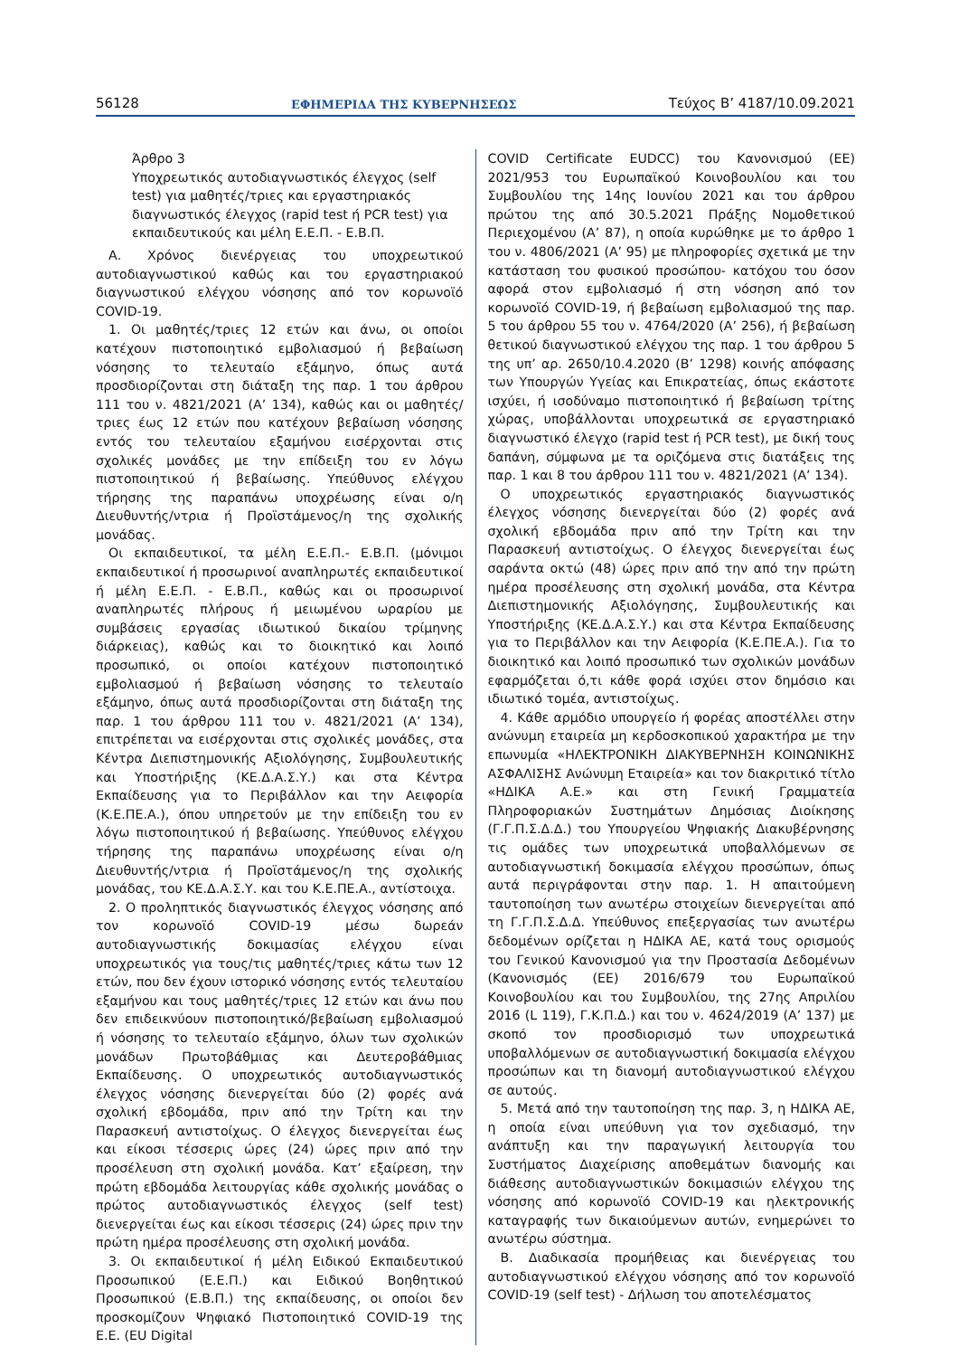56128 ΕΦΗΜΕΡΙΔΑ ΤΗΣ ΚΥΒΕΡΝΗΣΕΩΣ Τεύχος Β’ 4187/10.09.2021
Άρθρο 3
Υποχρεωτικός αυτοδιαγνωστικός έλεγχος (self test) για μαθητές/τριες και εργαστηριακός διαγνωστικός έλεγχος (rapid test ή PCR test) για εκπαιδευτικούς και μέλη Ε.Ε.Π. - Ε.Β.Π.
Α. Χρόνος διενέργειας του υποχρεωτικού αυτοδιαγνωστικού καθώς και του εργαστηριακού διαγνωστικού ελέγχου νόσησης από τον κορωνοϊό COVID-19.
1. Οι μαθητές/τριες 12 ετών και άνω, οι οποίοι κατέχουν πιστοποιητικό εμβολιασμού ή βεβαίωση νόσησης το τελευταίο εξάμηνο, όπως αυτά προσδιορίζονται στη διάταξη της παρ. 1 του άρθρου 111 του ν. 4821/2021 (Α’ 134), καθώς και οι μαθητές/τριες έως 12 ετών που κατέχουν βεβαίωση νόσησης εντός του τελευταίου εξαμήνου εισέρχονται στις σχολικές μονάδες με την επίδειξη του εν λόγω πιστοποιητικού ή βεβαίωσης. Υπεύθυνος ελέγχου τήρησης της παραπάνω υποχρέωσης είναι ο/η Διευθυντής/ντρια ή Προϊστάμενος/η της σχολικής μονάδας.
Οι εκπαιδευτικοί, τα μέλη Ε.Ε.Π.- Ε.Β.Π. (μόνιμοι εκπαιδευτικοί ή προσωρινοί αναπληρωτές εκπαιδευτικοί ή μέλη Ε.Ε.Π. - Ε.Β.Π., καθώς και οι προσωρινοί αναπληρωτές πλήρους ή μειωμένου ωραρίου με συμβάσεις εργασίας ιδιωτικού δικαίου τρίμηνης διάρκειας), καθώς και το διοικητικό και λοιπό προσωπικό, οι οποίοι κατέχουν πιστοποιητικό εμβολιασμού ή βεβαίωση νόσησης το τελευταίο εξάμηνο, όπως αυτά προσδιορίζονται στη διάταξη της παρ. 1 του άρθρου 111 του ν. 4821/2021 (Α’ 134), επιτρέπεται να εισέρχονται στις σχολικές μονάδες, στα Κέντρα Διεπιστημονικής Αξιολόγησης, Συμβουλευτικής και Υποστήριξης (ΚΕ.Δ.Α.Σ.Υ.) και στα Κέντρα Εκπαίδευσης για το Περιβάλλον και την Αειφορία (Κ.Ε.ΠΕ.Α.), όπου υπηρετούν με την επίδειξη του εν λόγω πιστοποιητικού ή βεβαίωσης. Υπεύθυνος ελέγχου τήρησης της παραπάνω υποχρέωσης είναι ο/η Διευθυντής/ντρια ή Προϊστάμενος/η της σχολικής μονάδας, του ΚΕ.Δ.Α.Σ.Υ. και του Κ.Ε.ΠΕ.Α., αντίστοιχα.
2. Ο προληπτικός διαγνωστικός έλεγχος νόσησης από τον κορωνοϊό COVID-19 μέσω δωρεάν αυτοδιαγνωστικής δοκιμασίας ελέγχου είναι υποχρεωτικός για τους/τις μαθητές/τριες κάτω των 12 ετών, που δεν έχουν ιστορικό νόσησης εντός τελευταίου εξαμήνου και τους μαθητές/τριες 12 ετών και άνω που δεν επιδεικνύουν πιστοποιητικό/βεβαίωση εμβολιασμού ή νόσησης το τελευταίο εξάμηνο, όλων των σχολικών μονάδων Πρωτοβάθμιας και Δευτεροβάθμιας Εκπαίδευσης. Ο υποχρεωτικός αυτοδιαγνωστικός έλεγχος νόσησης διενεργείται δύο (2) φορές ανά σχολική εβδομάδα, πριν από την Τρίτη και την Παρασκευή αντιστοίχως. Ο έλεγχος διενεργείται έως και είκοσι τέσσερις ώρες (24) ώρες πριν από την προσέλευση στη σχολική μονάδα. Κατ’ εξαίρεση, την πρώτη εβδομάδα λειτουργίας κάθε σχολικής μονάδας ο πρώτος αυτοδιαγνωστικός έλεγχος (self test) διενεργείται έως και είκοσι τέσσερις (24) ώρες πριν την πρώτη ημέρα προσέλευσης στη σχολική μονάδα.
3. Οι εκπαιδευτικοί ή μέλη Ειδικού Εκπαιδευτικού Προσωπικού (Ε.Ε.Π.) και Ειδικού Βοηθητικού Προσωπικού (Ε.Β.Π.) της εκπαίδευσης, οι οποίοι δεν προσκομίζουν Ψηφιακό Πιστοποιητικό COVID-19 της Ε.Ε. (EU Digital
COVID Certificate EUDCC) του Κανονισμού (ΕΕ) 2021/953 του Ευρωπαϊκού Κοινοβουλίου και του Συμβουλίου της 14ης Ιουνίου 2021 και του άρθρου πρώτου της από 30.5.2021 Πράξης Νομοθετικού Περιεχομένου (Α’ 87), η οποία κυρώθηκε με το άρθρο 1 του ν. 4806/2021 (Α’ 95) με πληροφορίες σχετικά με την κατάσταση του φυσικού προσώπου- κατόχου του όσον αφορά στον εμβολιασμό ή στη νόσηση από τον κορωνοϊό COVID-19, ή βεβαίωση εμβολιασμού της παρ. 5 του άρθρου 55 του ν. 4764/2020 (Α’ 256), ή βεβαίωση θετικού διαγνωστικού ελέγχου της παρ. 1 του άρθρου 5 της υπ’ αρ. 2650/10.4.2020 (Β’ 1298) κοινής απόφασης των Υπουργών Υγείας και Επικρατείας, όπως εκάστοτε ισχύει, ή ισοδύναμο πιστοποιητικό ή βεβαίωση τρίτης χώρας, υποβάλλονται υποχρεωτικά σε εργαστηριακό διαγνωστικό έλεγχο (rapid test ή PCR test), με δική τους δαπάνη, σύμφωνα με τα οριζόμενα στις διατάξεις της παρ. 1 και 8 του άρθρου 111 του ν. 4821/2021 (Α’ 134).
Ο υποχρεωτικός εργαστηριακός διαγνωστικός έλεγχος νόσησης διενεργείται δύο (2) φορές ανά σχολική εβδομάδα πριν από την Τρίτη και την Παρασκευή αντιστοίχως. Ο έλεγχος διενεργείται έως σαράντα οκτώ (48) ώρες πριν από την από την πρώτη ημέρα προσέλευσης στη σχολική μονάδα, στα Κέντρα Διεπιστημονικής Αξιολόγησης, Συμβουλευτικής και Υποστήριξης (ΚΕ.Δ.Α.Σ.Υ.) και στα Κέντρα Εκπαίδευσης για το Περιβάλλον και την Αειφορία (Κ.Ε.ΠΕ.Α.). Για το διοικητικό και λοιπό προσωπικό των σχολικών μονάδων εφαρμόζεται ό,τι κάθε φορά ισχύει στον δημόσιο και ιδιωτικό τομέα, αντιστοίχως.
4. Κάθε αρμόδιο υπουργείο ή φορέας αποστέλλει στην ανώνυμη εταιρεία μη κερδοσκοπικού χαρακτήρα με την επωνυμία «ΗΛΕΚΤΡΟΝΙΚΗ ΔΙΑΚΥΒΕΡΝΗΣΗ ΚΟΙΝΩΝΙΚΗΣ ΑΣΦΑΛΙΣΗΣ Ανώνυμη Εταιρεία» και τον διακριτικό τίτλο «ΗΔΙΚΑ Α.Ε.» και στη Γενική Γραμματεία Πληροφοριακών Συστημάτων Δημόσιας Διοίκησης (Γ.Γ.Π.Σ.Δ.Δ.) του Υπουργείου Ψηφιακής Διακυβέρνησης τις ομάδες των υποχρεωτικά υποβαλλόμενων σε αυτοδιαγνωστική δοκιμασία ελέγχου προσώπων, όπως αυτά περιγράφονται στην παρ. 1. Η απαιτούμενη ταυτοποίηση των ανωτέρω στοιχείων διενεργείται από τη Γ.Γ.Π.Σ.Δ.Δ. Υπεύθυνος επεξεργασίας των ανωτέρω δεδομένων ορίζεται η ΗΔΙΚΑ ΑΕ, κατά τους ορισμούς του Γενικού Κανονισμού για την Προστασία Δεδομένων (Κανονισμός (ΕΕ) 2016/679 του Ευρωπαϊκού Κοινοβουλίου και του Συμβουλίου, της 27ης Απριλίου 2016 (L 119), Γ.Κ.Π.Δ.) και του ν. 4624/2019 (Α’ 137) με σκοπό τον προσδιορισμό των υποχρεωτικά υποβαλλόμενων σε αυτοδιαγνωστική δοκιμασία ελέγχου προσώπων και τη διανομή αυτοδιαγνωστικού ελέγχου σε αυτούς.
5. Μετά από την ταυτοποίηση της παρ. 3, η ΗΔΙΚΑ ΑΕ, η οποία είναι υπεύθυνη για τον σχεδιασμό, την ανάπτυξη και την παραγωγική λειτουργία του Συστήματος Διαχείρισης αποθεμάτων διανομής και διάθεσης αυτοδιαγνωστικών δοκιμασιών ελέγχου της νόσησης από κορωνοϊό COVID-19 και ηλεκτρονικής καταγραφής των δικαιούμενων αυτών, ενημερώνει το ανωτέρω σύστημα.
Β. Διαδικασία προμήθειας και διενέργειας του αυτοδιαγνωστικού ελέγχου νόσησης από τον κορωνοϊό COVID-19 (self test) - Δήλωση του αποτελέσματος